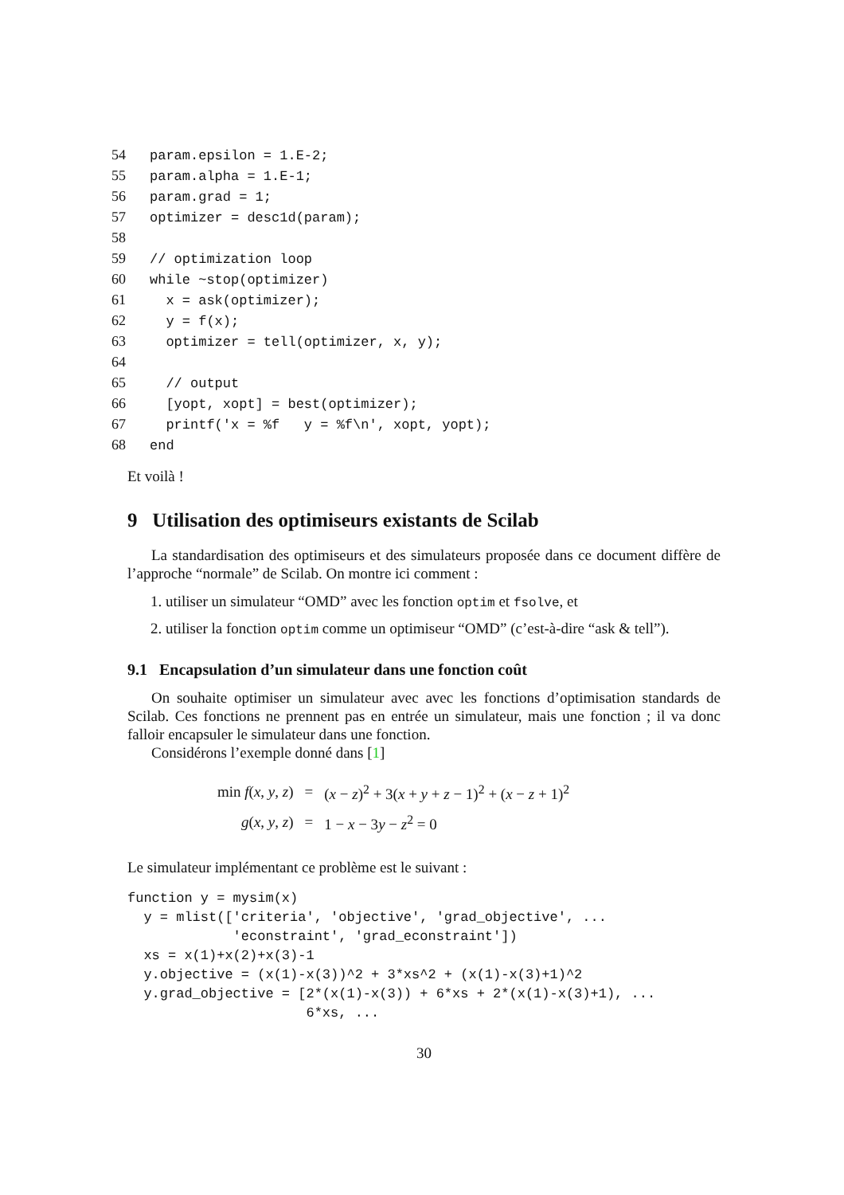54param.epsilon = 1.E-2;
55param.alpha = 1.E-1;
56param.grad = 1;
57optimizer = desc1d(param);
58
59// optimization loop
60while ~stop(optimizer)
61  x = ask(optimizer);
62  y = f(x);
63  optimizer = tell(optimizer, x, y);
64
65  // output
66  [yopt, xopt] = best(optimizer);
67  printf('x = %f   y = %f\n', xopt, yopt);
68end
Et voilà !
9 Utilisation des optimiseurs existants de Scilab
La standardisation des optimiseurs et des simulateurs proposée dans ce document diffère de l’approche “normale” de Scilab. On montre ici comment :
1. utiliser un simulateur “OMD” avec les fonction optim et fsolve, et
2. utiliser la fonction optim comme un optimiseur “OMD” (c’est-à-dire “ask & tell”).
9.1 Encapsulation d’un simulateur dans une fonction coût
On souhaite optimiser un simulateur avec avec les fonctions d’optimisation standards de Scilab. Ces fonctions ne prennent pas en entrée un simulateur, mais une fonction ; il va donc falloir encapsuler le simulateur dans une fonction.
Considérons l’exemple donné dans [1]
| min f ( x , y , z ) | = | ( x − z )<sup>2</sup> + 3( x + y + z − 1)<sup>2</sup> + ( x − z + 1)<sup>2</sup> |
| g ( x , y , z ) | = | 1 − x − 3 y − z<sup>2</sup> = 0 |
Le simulateur implémentant ce problème est le suivant :
function y = mysim(x)
  y = mlist(['criteria', 'objective', 'grad_objective', ...
             'econstraint', 'grad_econstraint'])
  xs = x(1)+x(2)+x(3)-1
  y.objective = (x(1)-x(3))^2 + 3*xs^2 + (x(1)-x(3)+1)^2
  y.grad_objective = [2*(x(1)-x(3)) + 6*xs + 2*(x(1)-x(3)+1), ...
                      6*xs, ...
30